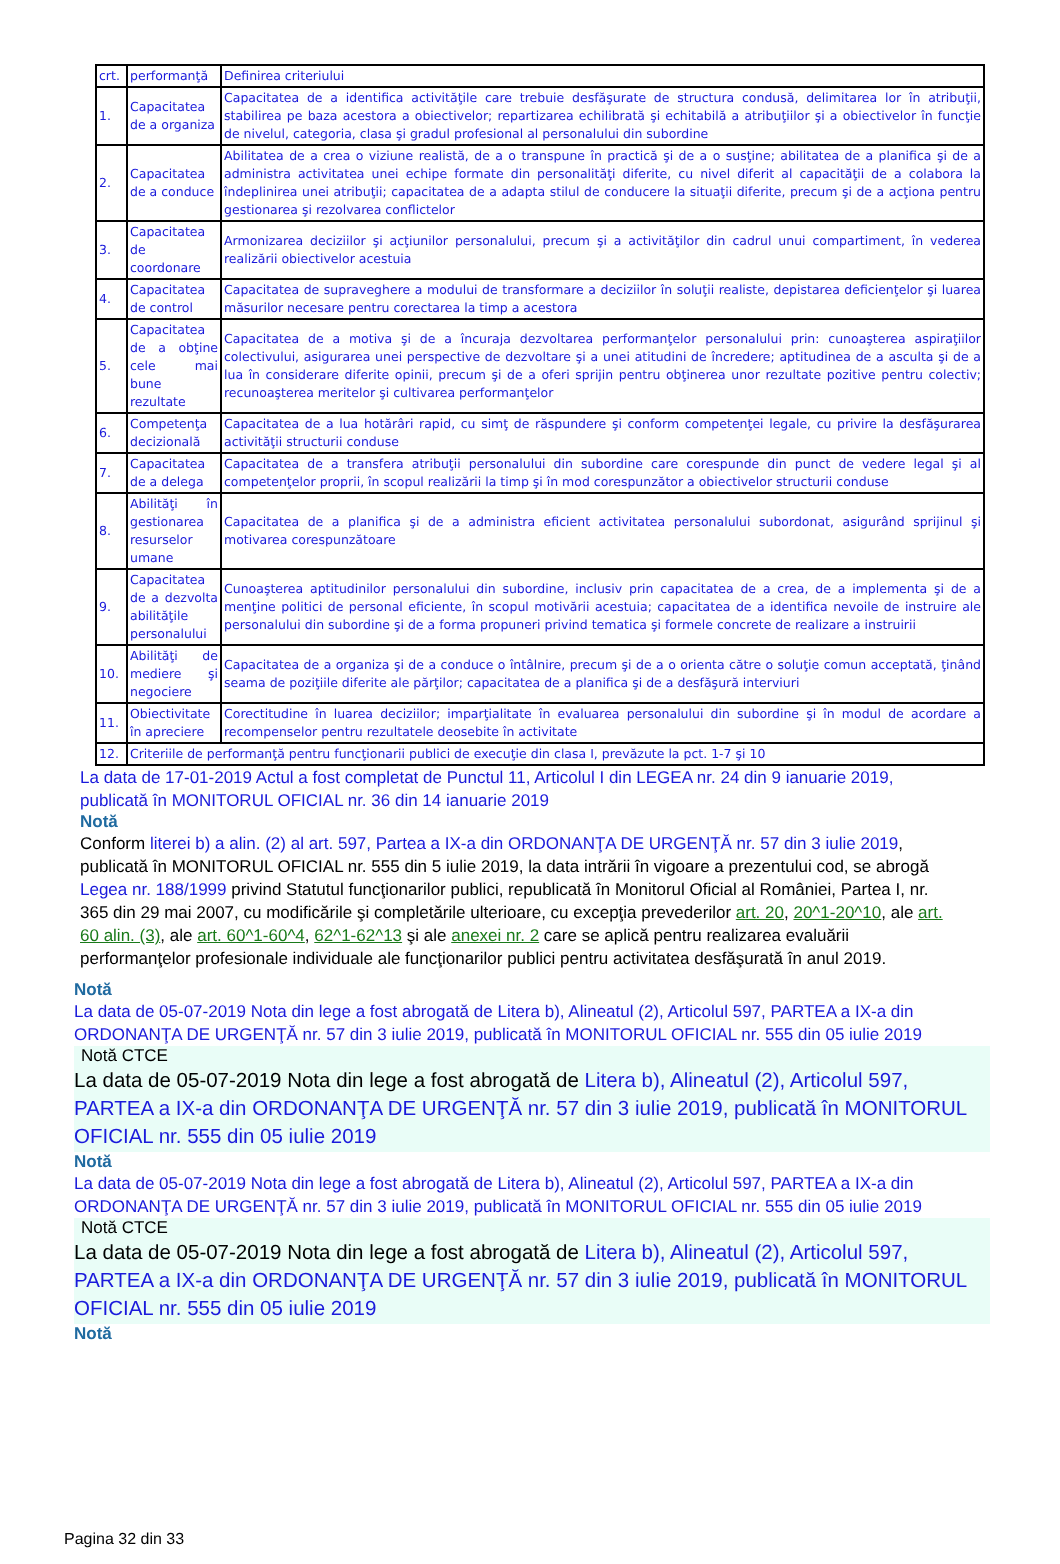| crt. | performanţă | Definirea criteriului |
| 1. | Capacitatea de a organiza | Capacitatea de a identifica activităţile care trebuie desfăşurate de structura condusă, delimitarea lor în atribuţii, stabilirea pe baza acestora a obiectivelor; repartizarea echilibrată şi echitabilă a atribuţiilor şi a obiectivelor în funcţie de nivelul, categoria, clasa şi gradul profesional al personalului din subordine |
| 2. | Capacitatea de a conduce | Abilitatea de a crea o viziune realistă, de a o transpune în practică şi de a o susţine; abilitatea de a planifica şi de a administra activitatea unei echipe formate din personalităţi diferite, cu nivel diferit al capacităţii de a colabora la îndeplinirea unei atribuţii; capacitatea de a adapta stilul de conducere la situaţii diferite, precum şi de a acţiona pentru gestionarea şi rezolvarea conflictelor |
| 3. | Capacitatea de coordonare | Armonizarea deciziilor şi acţiunilor personalului, precum şi a activităţilor din cadrul unui compartiment, în vederea realizării obiectivelor acestuia |
| 4. | Capacitatea de control | Capacitatea de supraveghere a modului de transformare a deciziilor în soluţii realiste, depistarea deficienţelor şi luarea măsurilor necesare pentru corectarea la timp a acestora |
| 5. | Capacitatea de a obţine cele mai bune rezultate | Capacitatea de a motiva şi de a încuraja dezvoltarea performanţelor personalului prin: cunoaşterea aspiraţiilor colectivului, asigurarea unei perspective de dezvoltare şi a unei atitudini de încredere; aptitudinea de a asculta şi de a lua în considerare diferite opinii, precum şi de a oferi sprijin pentru obţinerea unor rezultate pozitive pentru colectiv; recunoaşterea meritelor şi cultivarea performanţelor |
| 6. | Competenţa decizională | Capacitatea de a lua hotărâri rapid, cu simţ de răspundere şi conform competenţei legale, cu privire la desfăşurarea activităţii structurii conduse |
| 7. | Capacitatea de a delega | Capacitatea de a transfera atribuţii personalului din subordine care corespunde din punct de vedere legal şi al competenţelor proprii, în scopul realizării la timp şi în mod corespunzător a obiectivelor structurii conduse |
| 8. | Abilităţi în gestionarea resurselor umane | Capacitatea de a planifica şi de a administra eficient activitatea personalului subordonat, asigurând sprijinul şi motivarea corespunzătoare |
| 9. | Capacitatea de a dezvolta abilităţile personalului | Cunoaşterea aptitudinilor personalului din subordine, inclusiv prin capacitatea de a crea, de a implementa şi de a menţine politici de personal eficiente, în scopul motivării acestuia; capacitatea de a identifica nevoile de instruire ale personalului din subordine şi de a forma propuneri privind tematica şi formele concrete de realizare a instruirii |
| 10. | Abilităţi de mediere şi negociere | Capacitatea de a organiza şi de a conduce o întâlnire, precum şi de a o orienta către o soluţie comun acceptată, ţinând seama de poziţiile diferite ale părţilor; capacitatea de a planifica şi de a desfăşură interviuri |
| 11. | Obiectivitate în apreciere | Corectitudine în luarea deciziilor; imparţialitate în evaluarea personalului din subordine şi în modul de acordare a recompenselor pentru rezultatele deosebite în activitate |
| 12. | Criteriile de performanţă pentru funcţionarii publici de execuţie din clasa I, prevăzute la pct. 1-7 şi 10 | |
La data de 17-01-2019 Actul a fost completat de Punctul 11, Articolul I din LEGEA nr. 24 din 9 ianuarie 2019, publicată în MONITORUL OFICIAL nr. 36 din 14 ianuarie 2019
Notă
Conform literei b) a alin. (2) al art. 597, Partea a IX-a din ORDONANŢA DE URGENŢĂ nr. 57 din 3 iulie 2019, publicată în MONITORUL OFICIAL nr. 555 din 5 iulie 2019, la data intrării în vigoare a prezentului cod, se abrogă Legea nr. 188/1999 privind Statutul funcţionarilor publici, republicată în Monitorul Oficial al României, Partea I, nr. 365 din 29 mai 2007, cu modificările şi completările ulterioare, cu excepţia prevederilor art. 20, 20^1-20^10, ale art. 60 alin. (3), ale art. 60^1-60^4, 62^1-62^13 şi ale anexei nr. 2 care se aplică pentru realizarea evaluării performanţelor profesionale individuale ale funcţionarilor publici pentru activitatea desfăşurată în anul 2019.
Notă
La data de 05-07-2019 Nota din lege a fost abrogată de Litera b), Alineatul (2), Articolul 597, PARTEA a IX-a din ORDONANŢA DE URGENŢĂ nr. 57 din 3 iulie 2019, publicată în MONITORUL OFICIAL nr. 555 din 05 iulie 2019
Notă CTCE
La data de 05-07-2019 Nota din lege a fost abrogată de Litera b), Alineatul (2), Articolul 597, PARTEA a IX-a din ORDONANŢA DE URGENŢĂ nr. 57 din 3 iulie 2019, publicată în MONITORUL OFICIAL nr. 555 din 05 iulie 2019
Notă
La data de 05-07-2019 Nota din lege a fost abrogată de Litera b), Alineatul (2), Articolul 597, PARTEA a IX-a din ORDONANŢA DE URGENŢĂ nr. 57 din 3 iulie 2019, publicată în MONITORUL OFICIAL nr. 555 din 05 iulie 2019
Notă CTCE
La data de 05-07-2019 Nota din lege a fost abrogată de Litera b), Alineatul (2), Articolul 597, PARTEA a IX-a din ORDONANŢA DE URGENŢĂ nr. 57 din 3 iulie 2019, publicată în MONITORUL OFICIAL nr. 555 din 05 iulie 2019
Notă
Pagina 32 din 33